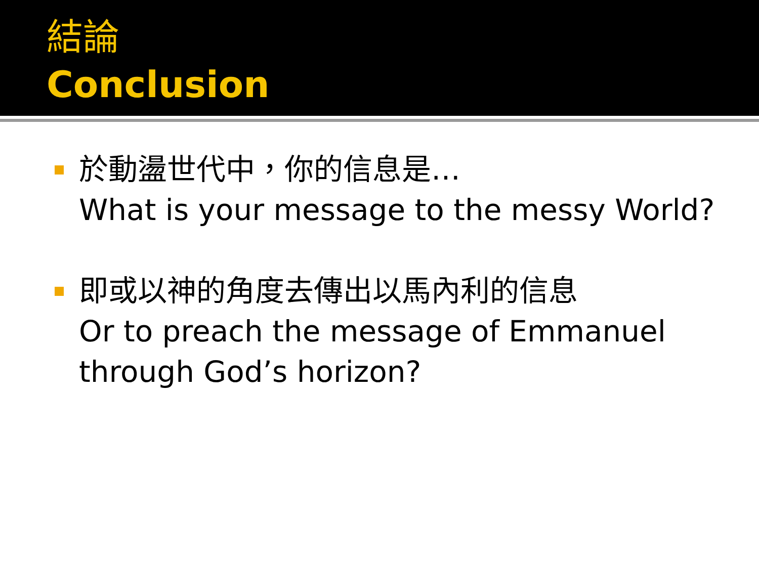結論
Conclusion
於動盪世代中，你的信息是…
What is your message to the messy World?
即或以神的角度去傳出以馬內利的信息
Or to preach the message of Emmanuel
through God’s horizon?